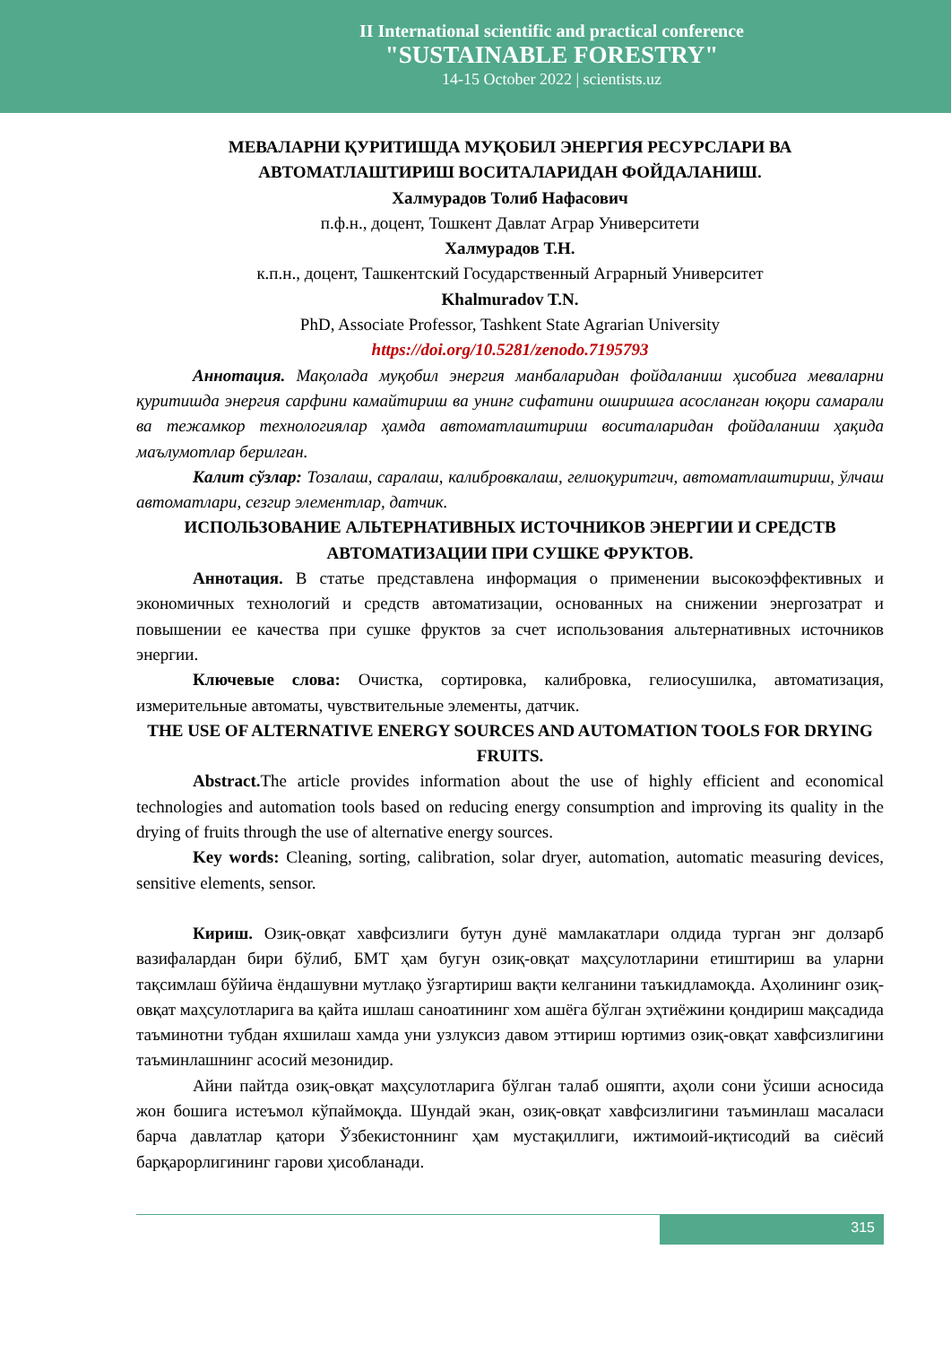II International scientific and practical conference
"SUSTAINABLE FORESTRY"
14-15 October 2022 | scientists.uz
МЕВАЛАРНИ ҚУРИТИШДА МУҚОБИЛ ЭНЕРГИЯ РЕСУРСЛАРИ ВА АВТОМАТЛАШТИРИШ ВОСИТАЛАРИДАН ФОЙДАЛАНИШ.
Халмурадов Толиб Нафасович
п.ф.н., доцент, Тошкент Давлат Аграр Университети
Халмурадов Т.Н.
к.п.н., доцент, Ташкентский Государственный Аграрный Университет
Khalmuradov T.N.
PhD, Associate Professor, Tashkent State Agrarian University
https://doi.org/10.5281/zenodo.7195793
Аннотация. Мақолада муқобил энергия манбаларидан фойдаланиш ҳисобига меваларни қуритишда энергия сарфини камайтириш ва унинг сифатини оширишга асосланган юқори самарали ва тежамкор технологиялар ҳамда автоматлаштириш воситаларидан фойдаланиш ҳақида маълумотлар берилган.
Калит сўзлар: Тозалаш, саралаш, калибровкалаш, гелиоқуритгич, автоматлаштириш, ўлчаш автоматлари, сезгир элементлар, датчик.
ИСПОЛЬЗОВАНИЕ АЛЬТЕРНАТИВНЫХ ИСТОЧНИКОВ ЭНЕРГИИ И СРЕДСТВ АВТОМАТИЗАЦИИ ПРИ СУШКЕ ФРУКТОВ.
Аннотация. В статье представлена информация о применении высокоэффективных и экономичных технологий и средств автоматизации, основанных на снижении энергозатрат и повышении ее качества при сушке фруктов за счет использования альтернативных источников энергии.
Ключевые слова: Очистка, сортировка, калибровка, гелиосушилка, автоматизация, измерительные автоматы, чувствительные элементы, датчик.
THE USE OF ALTERNATIVE ENERGY SOURCES AND AUTOMATION TOOLS FOR DRYING FRUITS.
Abstract. The article provides information about the use of highly efficient and economical technologies and automation tools based on reducing energy consumption and improving its quality in the drying of fruits through the use of alternative energy sources.
Key words: Cleaning, sorting, calibration, solar dryer, automation, automatic measuring devices, sensitive elements, sensor.
Кириш. Озиқ-овқат хавфсизлиги бутун дунё мамлакатлари олдида турган энг долзарб вазифалардан бири бўлиб, БМТ ҳам бугун озиқ-овқат маҳсулотларини етиштириш ва уларни тақсимлаш бўйича ёндашувни мутлақо ўзгартириш вақти келганини таъкидламоқда. Аҳолининг озиқ-овқат маҳсулотларига ва қайта ишлаш саноатининг хом ашёга бўлган эҳтиёжини қондириш мақсадида таъминотни тубдан яхшилаш хамда уни узлуксиз давом эттириш юртимиз озиқ-овқат хавфсизлигини таъминлашнинг асосий мезонидир.
Айни пайтда озиқ-овқат маҳсулотларига бўлган талаб ошяпти, аҳоли сони ўсиши асносида жон бошига истеъмол кўпаймоқда. Шундай экан, озиқ-овқат хавфсизлигини таъминлаш масаласи барча давлатлар қатори Ўзбекистоннинг ҳам мустақиллиги, ижтимоий-иқтисодий ва сиёсий барқарорлигининг гарови ҳисобланади.
315